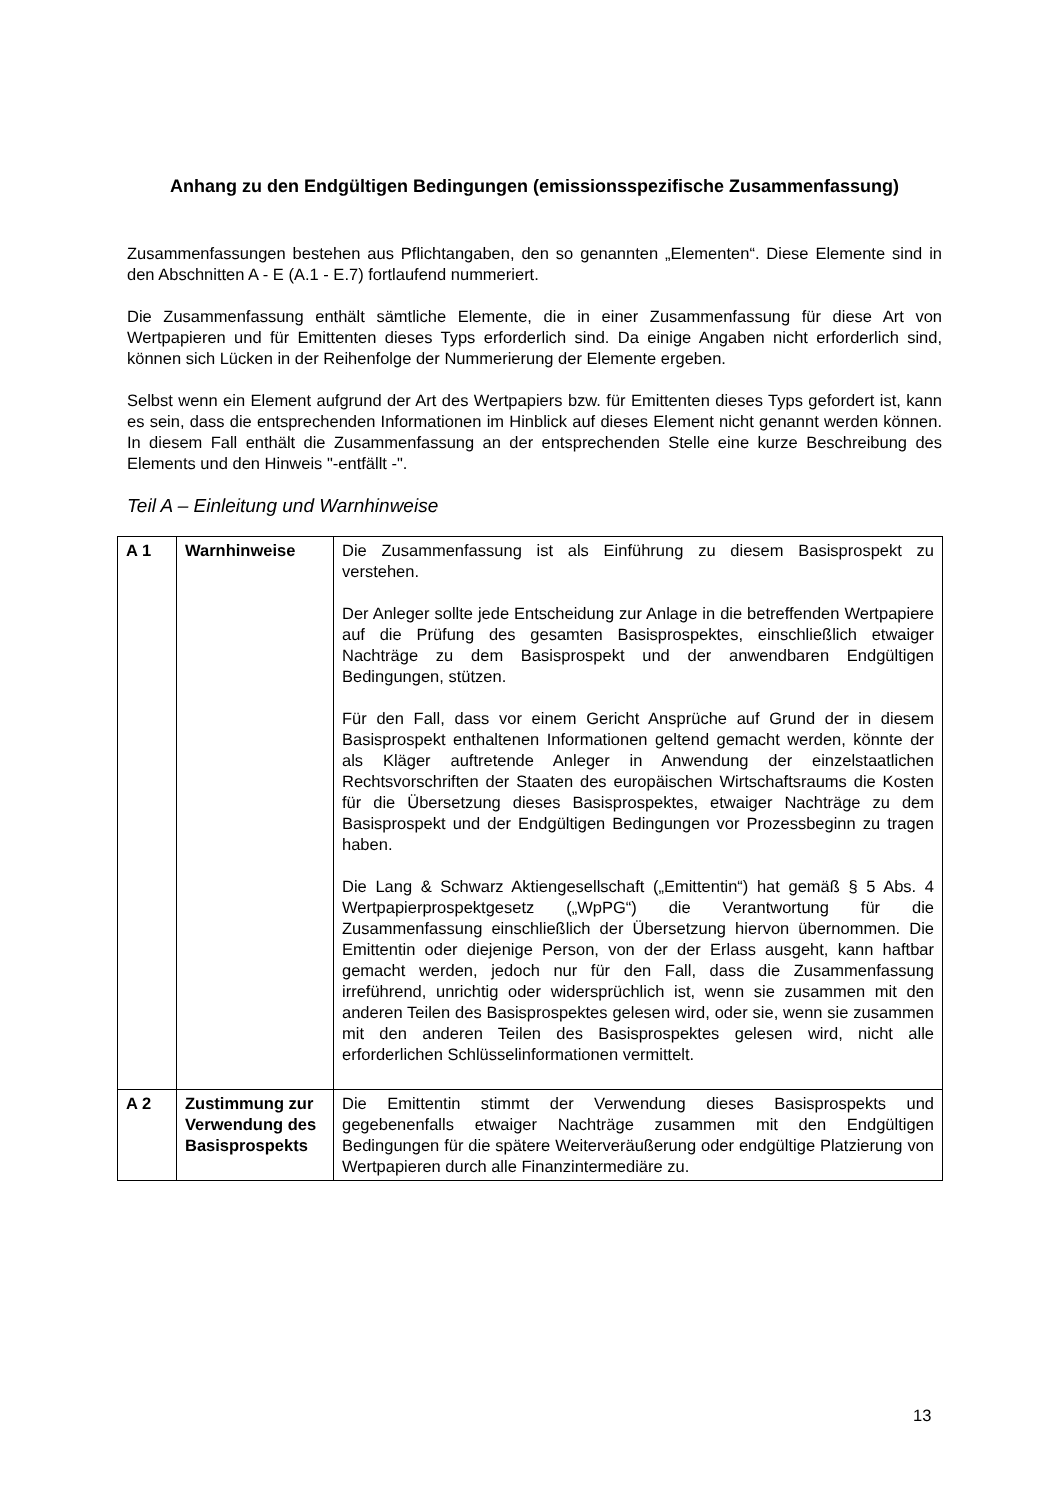Anhang zu den Endgültigen Bedingungen (emissionsspezifische Zusammenfassung)
Zusammenfassungen bestehen aus Pflichtangaben, den so genannten „Elementen“. Diese Elemente sind in den Abschnitten A - E (A.1 - E.7) fortlaufend nummeriert.
Die Zusammenfassung enthält sämtliche Elemente, die in einer Zusammenfassung für diese Art von Wertpapieren und für Emittenten dieses Typs erforderlich sind. Da einige Angaben nicht erforderlich sind, können sich Lücken in der Reihenfolge der Nummerierung der Elemente ergeben.
Selbst wenn ein Element aufgrund der Art des Wertpapiers bzw. für Emittenten dieses Typs gefordert ist, kann es sein, dass die entsprechenden Informationen im Hinblick auf dieses Element nicht genannt werden können. In diesem Fall enthält die Zusammenfassung an der entsprechenden Stelle eine kurze Beschreibung des Elements und den Hinweis "-entfällt -".
Teil A – Einleitung und Warnhinweise
| A 1 | Warnhinweise | Die Zusammenfassung ist als Einführung zu diesem Basisprospekt zu verstehen. Der Anleger sollte jede Entscheidung zur Anlage in die betreffenden Wertpapiere auf die Prüfung des gesamten Basisprospektes, einschließlich etwaiger Nachträge zu dem Basisprospekt und der anwendbaren Endgültigen Bedingungen, stützen. Für den Fall, dass vor einem Gericht Ansprüche auf Grund der in diesem Basisprospekt enthaltenen Informationen geltend gemacht werden, könnte der als Kläger auftretende Anleger in Anwendung der einzelstaatlichen Rechtsvorschriften der Staaten des europäischen Wirtschaftsraums die Kosten für die Übersetzung dieses Basisprospektes, etwaiger Nachträge zu dem Basisprospekt und der Endgültigen Bedingungen vor Prozessbeginn zu tragen haben. Die Lang & Schwarz Aktiengesellschaft („Emittentin“) hat gemäß § 5 Abs. 4 Wertpapierprospektgesetz („WpPG“) die Verantwortung für die Zusammenfassung einschließlich der Übersetzung hiervon übernommen. Die Emittentin oder diejenige Person, von der der Erlass ausgeht, kann haftbar gemacht werden, jedoch nur für den Fall, dass die Zusammenfassung irreführend, unrichtig oder widersprüchlich ist, wenn sie zusammen mit den anderen Teilen des Basisprospektes gelesen wird, oder sie, wenn sie zusammen mit den anderen Teilen des Basisprospektes gelesen wird, nicht alle erforderlichen Schlüsselinformationen vermittelt. |
| A 2 | Zustimmung zur Verwendung des Basisprospekts | Die Emittentin stimmt der Verwendung dieses Basisprospekts und gegebenenfalls etwaiger Nachträge zusammen mit den Endgültigen Bedingungen für die spätere Weiterveräußerung oder endgültige Platzierung von Wertpapieren durch alle Finanzintermediäre zu. |
13